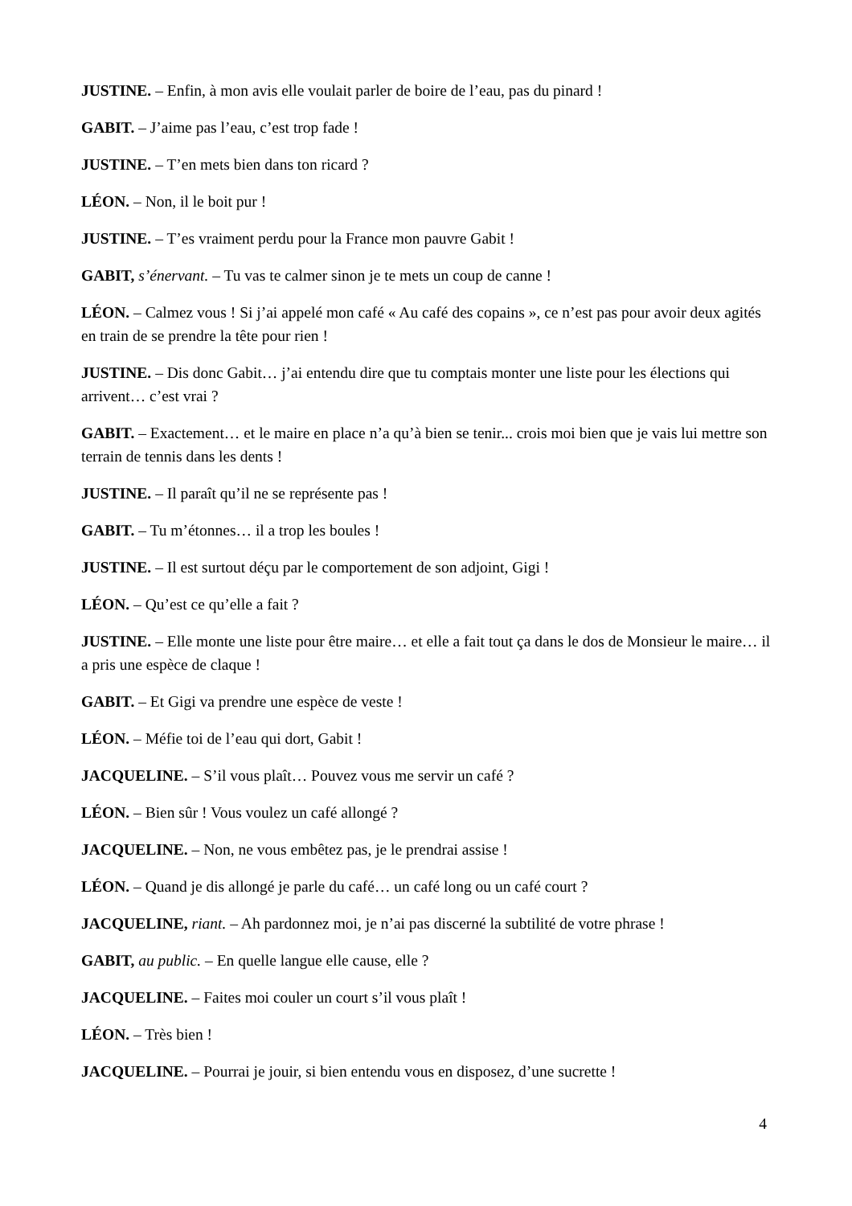JUSTINE. – Enfin, à mon avis elle voulait parler de boire de l’eau, pas du pinard !
GABIT. – J’aime pas l’eau, c’est trop fade !
JUSTINE. – T’en mets bien dans ton ricard ?
LÉON. – Non, il le boit pur !
JUSTINE. – T’es vraiment perdu pour la France mon pauvre Gabit !
GABIT, s’énervant. – Tu vas te calmer sinon je te mets un coup de canne !
LÉON. – Calmez vous ! Si j’ai appelé mon café « Au café des copains », ce n’est pas pour avoir deux agités en train de se prendre la tête pour rien !
JUSTINE. – Dis donc Gabit… j’ai entendu dire que tu comptais monter une liste pour les élections qui arrivent… c’est vrai ?
GABIT. – Exactement… et le maire en place n’a qu’à bien se tenir... crois moi bien que je vais lui mettre son terrain de tennis dans les dents !
JUSTINE. – Il paraît qu’il ne se représente pas !
GABIT. – Tu m’étonnes… il a trop les boules !
JUSTINE. – Il est surtout déçu par le comportement de son adjoint, Gigi !
LÉON. – Qu’est ce qu’elle a fait ?
JUSTINE. – Elle monte une liste pour être maire… et elle a fait tout ça dans le dos de Monsieur le maire… il a pris une espèce de claque !
GABIT. – Et Gigi va prendre une espèce de veste !
LÉON. – Méfie toi de l’eau qui dort, Gabit !
JACQUELINE. – S’il vous plaît… Pouvez vous me servir un café ?
LÉON. – Bien sûr ! Vous voulez un café allongé ?
JACQUELINE. – Non, ne vous embêtez pas, je le prendrai assise !
LÉON. – Quand je dis allongé je parle du café… un café long ou un café court ?
JACQUELINE, riant. – Ah pardonnez moi, je n’ai pas discerné la subtilité de votre phrase !
GABIT, au public. – En quelle langue elle cause, elle ?
JACQUELINE. – Faites moi couler un court s’il vous plaît !
LÉON. – Très bien !
JACQUELINE. – Pourrai je jouir, si bien entendu vous en disposez, d’une sucrette !
4